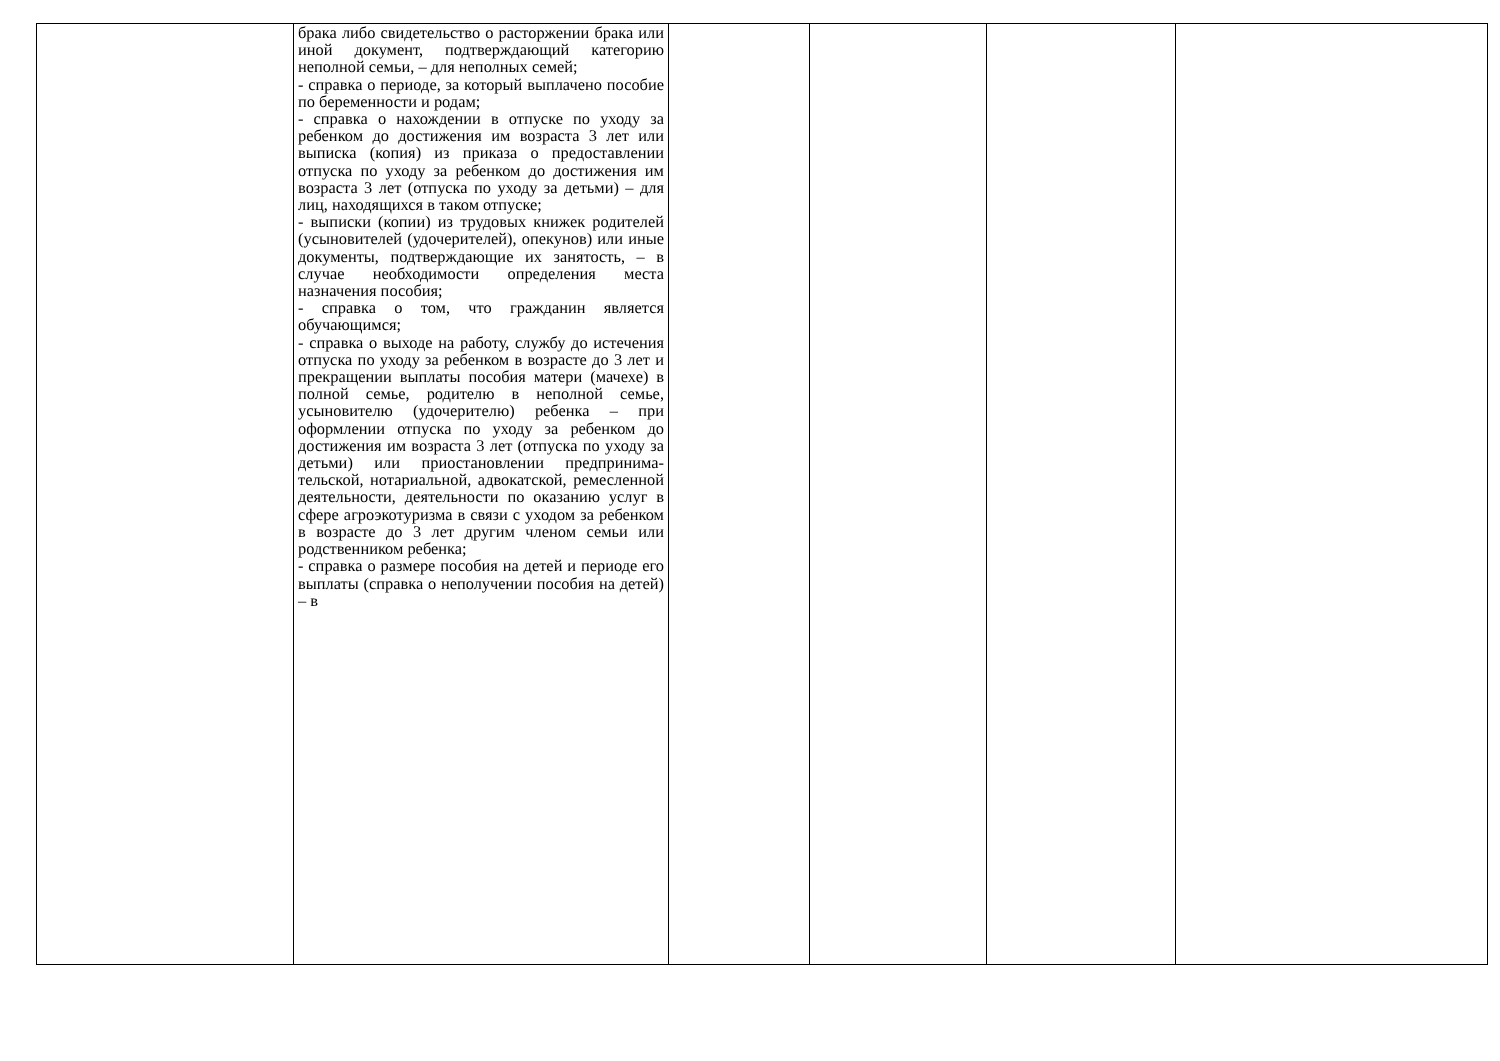| | брака либо свидетельство о расторжении брака или иной документ, подтверждающий категорию неполной семьи, – для неполных семей; - справка о периоде, за который выплачено пособие по беременности и родам; - справка о нахождении в отпуске по уходу за ребенком до достижения им возраста 3 лет или выписка (копия) из приказа о предоставлении отпуска по уходу за ребенком до достижения им возраста 3 лет (отпуска по уходу за детьми) – для лиц, находящихся в таком отпуске; - выписки (копии) из трудовых книжек родителей (усыновителей (удочерителей), опекунов) или иные документы, подтверждающие их занятость, – в случае необходимости определения места назначения пособия; - справка о том, что гражданин является обучающимся; - справка о выходе на работу, службу до истечения отпуска по уходу за ребенком в возрасте до 3 лет и прекращении выплаты пособия матери (мачехе) в полной семье, родителю в неполной семье, усыновителю (удочерителю) ребенка – при оформлении отпуска по уходу за ребенком до достижения им возраста 3 лет (отпуска по уходу за детьми) или приостановлении предпринима-тельской, нотариальной, адвокатской, ремесленной деятельности, деятельности по оказанию услуг в сфере агроэкотуризма в связи с уходом за ребенком в возрасте до 3 лет другим членом семьи или родственником ребенка; - справка о размере пособия на детей и периоде его выплаты (справка о неполучении пособия на детей) – в | | | | |